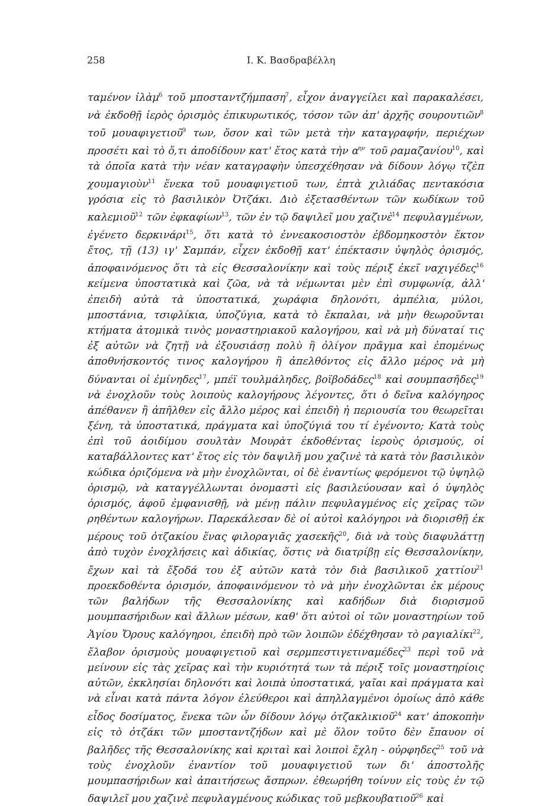258 Ι. Κ. Βασδραβέλλη
ταμένον ἰλὰμ<sup>6</sup> τοῦ μποσταντζήμπαση<sup>7</sup>, εἶχον ἀναγγείλει καὶ παρακαλέσει, νὰ ἐκδοθῇ ἱερὸς ὁρισμὸς ἐπικυρωτικός, τόσον τῶν ἀπ' ἀρχῆς σουρουτιῶν<sup>8</sup> τοῦ μουαφιγετιοῦ<sup>9</sup> των, ὅσον καὶ τῶν μετὰ τὴν καταγραφήν, περιέχων προσέτι καὶ τὸ ὅ,τι ἀποδίδουν κατ' ἔτος κατὰ τὴν α<sup>ην</sup> τοῦ ραμαζανίου<sup>10</sup>, καὶ τὰ ὁποῖα κατὰ τὴν νέαν καταγραφὴν ὑπεσχέθησαν νὰ δίδουν λόγῳ τζὲπ χουμαγιοὺν<sup>11</sup> ἕνεκα τοῦ μουαφιγετιοῦ των, ἑπτὰ χιλιάδας πεντακόσια γρόσια εἰς τὸ βασιλικὸν Ὀτζάκι. Διὸ ἐξετασθέντων τῶν κωδίκων τοῦ καλεμιοῦ<sup>12</sup> τῶν ἐφκαφίων<sup>13</sup>, τῶν ἐν τῷ δαψιλεῖ μου χαζινὲ<sup>14</sup> πεφυλαγμένων, ἐγένετο δερκινάρι<sup>15</sup>, ὅτι κατὰ τὸ ἐννεακοσιοστὸν ἑβδομηκοστὸν ἕκτον ἔτος, τῇ (13) ιγ' Σαμπάν, εἶχεν ἐκδοθῇ κατ' ἐπέκτασιν ὑψηλὸς ὁρισμός, ἀποφαινόμενος ὅτι τὰ εἰς Θεσσαλονίκην καὶ τοὺς πέριξ ἐκεῖ ναχιγέδες<sup>16</sup> κείμενα ὑποστατικὰ καὶ ζῶα, νὰ τὰ νέμωνται μὲν ἐπὶ συμφωνίᾳ, ἀλλ' ἐπειδὴ αὐτὰ τὰ ὑποστατικά, χωράφια δηλονότι, ἀμπέλια, μύλοι, μποστάνια, τσιφλίκια, ὑποζύγια, κατὰ τὸ ἔκπαλαι, νὰ μὴν θεωροῦνται κτήματα ἀτομικὰ τινὸς μοναστηριακοῦ καλογήρου, καὶ νὰ μὴ δύναταί τις ἐξ αὐτῶν νὰ ζητῇ νὰ ἐξουσιάσῃ πολὺ ἢ ὀλίγον πρᾶγμα καὶ ἑπομένως ἀποθνήσκοντός τινος καλογήρου ἢ ἀπελθόντος εἰς ἄλλο μέρος νὰ μὴ δύνανται οἱ ἐμίνηδες<sup>17</sup>, μπέϊ τουλμάληδες, βοϊβοδάδες<sup>18</sup> καὶ σουμπασῆδες<sup>19</sup> νὰ ἐνοχλοῦν τοὺς λοιποὺς καλογήρους λέγοντες, ὅτι ὁ δεῖνα καλόγηρος ἀπέθανεν ἢ ἀπῆλθεν εἰς ἄλλο μέρος καὶ ἐπειδὴ ἡ περιουσία του θεωρεῖται ξένη, τὰ ὑποστατικά, πράγματα καὶ ὑποζύγιά του τί ἐγένοντο; Κατὰ τοὺς ἐπὶ τοῦ ἀοιδίμου σουλτὰν Μουρὰτ ἐκδοθέντας ἱεροὺς ὁρισμούς, οἱ καταβάλλοντες κατ' ἔτος εἰς τὸν δαψιλῆ μου χαζινὲ τὰ κατὰ τὸν βασιλικὸν κώδικα ὁριζόμενα νὰ μὴν ἐνοχλῶνται, οἱ δὲ ἐναντίως φερόμενοι τῷ ὑψηλῷ ὁρισμῷ, νὰ καταγγέλλωνται ὀνομαστὶ εἰς βασιλεύουσαν καὶ ὁ ὑψηλὸς ὁρισμός, ἀφοῦ ἐμφανισθῇ, νὰ μένῃ πάλιν πεφυλαγμένος εἰς χεῖρας τῶν ρηθέντων καλογήρων. Παρεκάλεσαν δὲ οἱ αὐτοὶ καλόγηροι νὰ διορισθῇ ἐκ μέρους τοῦ ὀτζακίου ἕνας φιλοραγιᾶς χασεκῆς<sup>20</sup>, διὰ νὰ τοὺς διαφυλάττῃ ἀπὸ τυχὸν ἐνοχλήσεις καὶ ἀδικίας, ὅστις νὰ διατρίβῃ εἰς Θεσσαλονίκην, ἔχων καὶ τὰ ἔξοδά του ἐξ αὐτῶν κατὰ τὸν διὰ βασιλικοῦ χαττίου<sup>21</sup> προεκδοθέντα ὁρισμόν, ἀποφαινόμενον τὸ νὰ μὴν ἐνοχλῶνται ἐκ μέρους τῶν βαλήδων τῆς Θεσσαλονίκης καὶ καδήδων διὰ διορισμοῦ μουμπασήριδων καὶ ἄλλων μέσων, καθ' ὅτι αὐτοὶ οἱ τῶν μοναστηρίων τοῦ Ἁγίου Ὄρους καλόγηροι, ἐπειδὴ πρὸ τῶν λοιπῶν ἐδέχθησαν τὸ ραγιαλίκι<sup>22</sup>, ἔλαβον ὁρισμοὺς μουαφιγετιοῦ καὶ σερμπεστιγετιναμέδες<sup>23</sup> περὶ τοῦ νὰ μείνουν εἰς τὰς χεῖρας καὶ τὴν κυριότητά των τὰ πέριξ τοῖς μοναστηρίοις αὐτῶν, ἐκκλησίαι δηλονότι καὶ λοιπὰ ὑποστατικά, γαῖαι καὶ πράγματα καὶ νὰ εἶναι κατὰ πάντα λόγον ἐλεύθεροι καὶ ἀπηλλαγμένοι ὁμοίως ἀπὸ κάθε εἶδος δοσίματος, ἕνεκα τῶν ὧν δίδουν λόγῳ ὀτζακλικιοῦ<sup>24</sup> κατ' ἀποκοπὴν εἰς τὸ ὀτζάκι τῶν μποσταντζήδων καὶ μὲ ὅλον τοῦτο δὲν ἔπαυον οἱ βαλῆδες τῆς Θεσσαλονίκης καὶ κριταὶ καὶ λοιποὶ ἔχλη - οὐρφηδες<sup>25</sup> τοῦ νὰ τοὺς ἐνοχλοῦν ἐναντίον τοῦ μουαφιγετιοῦ των δι' ἀποστολῆς μουμπασήριδων καὶ ἀπαιτήσεως ἄσπρων. ἐθεωρήθη τοίνυν εἰς τοὺς ἐν τῷ δαψιλεῖ μου χαζινὲ πεφυλαγμένους κώδικας τοῦ μεβκουβατιοῦ<sup>26</sup> καὶ